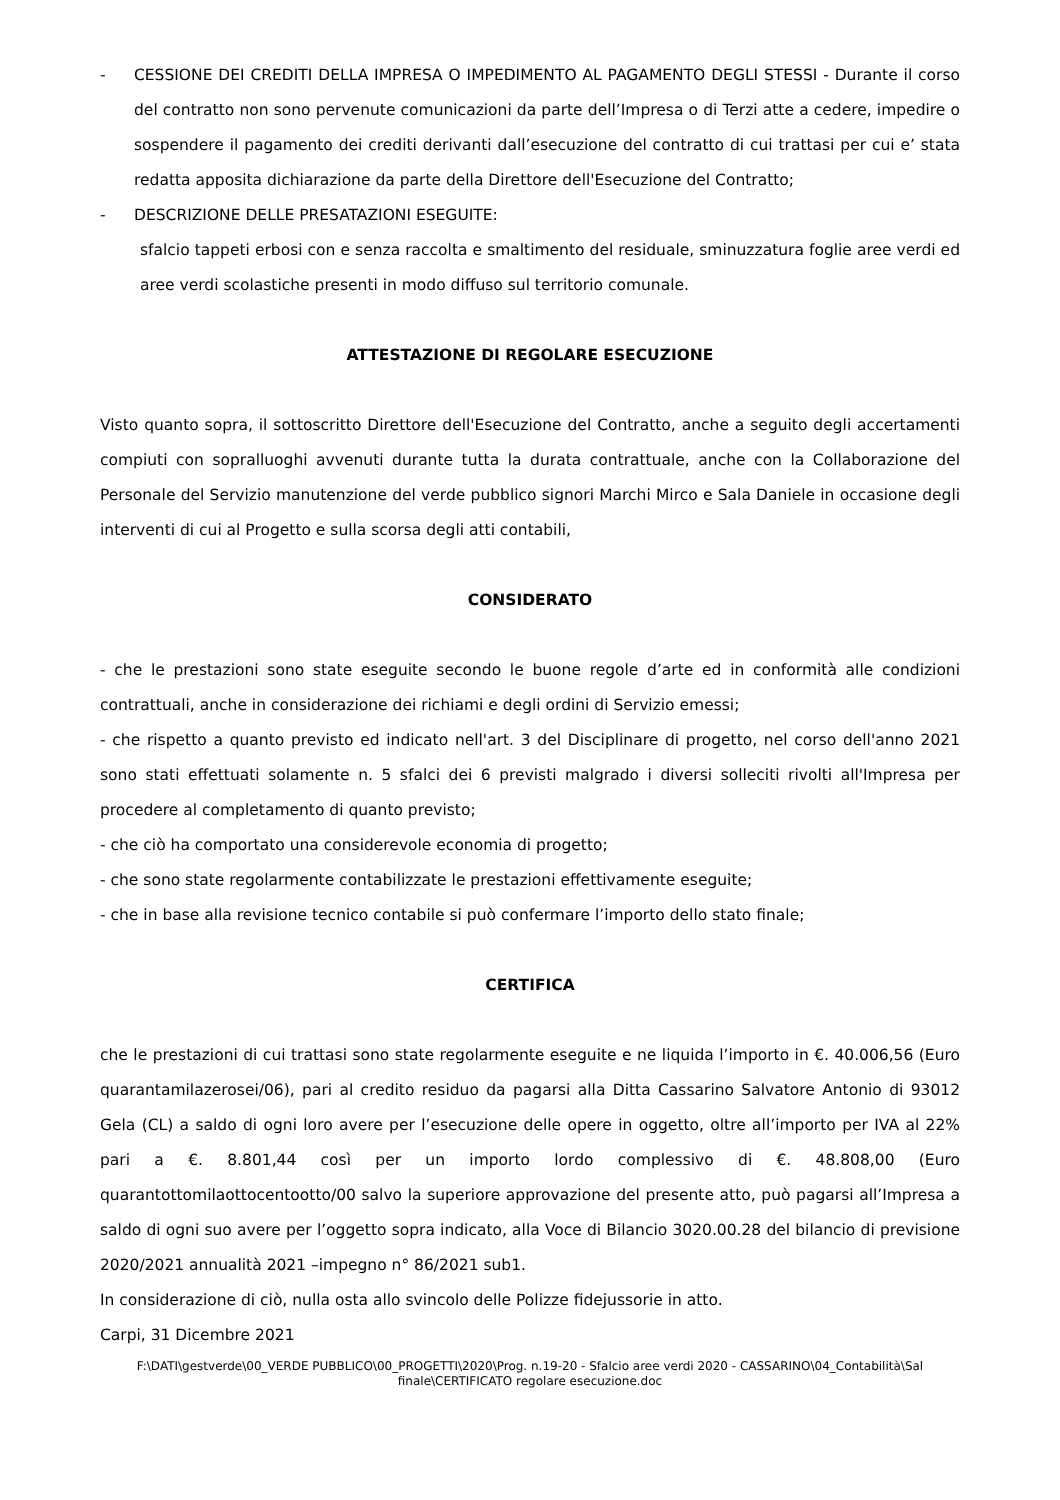- CESSIONE DEI CREDITI DELLA IMPRESA O IMPEDIMENTO AL PAGAMENTO DEGLI STESSI - Durante il corso del contratto non sono pervenute comunicazioni da parte dell’Impresa o di Terzi atte a cedere, impedire o sospendere il pagamento dei crediti derivanti dall’esecuzione del contratto di cui trattasi per cui e’ stata redatta apposita dichiarazione da parte della Direttore dell'Esecuzione del Contratto;
- DESCRIZIONE DELLE PRESATAZIONI ESEGUITE:
sfalcio tappeti erbosi con e senza raccolta e smaltimento del residuale, sminuzzatura foglie aree verdi ed aree verdi scolastiche presenti in modo diffuso sul territorio comunale.
ATTESTAZIONE DI REGOLARE ESECUZIONE
Visto quanto sopra, il sottoscritto Direttore dell'Esecuzione del Contratto, anche a seguito degli accertamenti compiuti con sopralluoghi avvenuti durante tutta la durata contrattuale, anche con la Collaborazione del Personale del Servizio manutenzione del verde pubblico signori Marchi Mirco e Sala Daniele in occasione degli interventi di cui al Progetto e sulla scorsa degli atti contabili,
CONSIDERATO
- che le prestazioni sono state eseguite secondo le buone regole d’arte ed in conformità alle condizioni contrattuali, anche in considerazione dei richiami e degli ordini di Servizio emessi;
- che rispetto a quanto previsto ed indicato nell'art. 3 del Disciplinare di progetto, nel corso dell'anno 2021 sono stati effettuati solamente n. 5 sfalci dei 6 previsti malgrado i diversi solleciti rivolti all'Impresa per procedere al completamento di quanto previsto;
- che ciò ha comportato una considerevole economia di progetto;
- che sono state regolarmente contabilizzate le prestazioni effettivamente eseguite;
- che in base alla revisione tecnico contabile si può confermare l’importo dello stato finale;
CERTIFICA
che le prestazioni di cui trattasi sono state regolarmente eseguite e ne liquida l’importo in €. 40.006,56 (Euro quarantamilazerosei/06), pari al credito residuo da pagarsi alla Ditta Cassarino Salvatore Antonio di 93012 Gela (CL) a saldo di ogni loro avere per l’esecuzione delle opere in oggetto, oltre all’importo per IVA al 22% pari a €. 8.801,44 così per un importo lordo complessivo di €. 48.808,00 (Euro quarantottomilaottocentootto/00 salvo la superiore approvazione del presente atto, può pagarsi all’Impresa a saldo di ogni suo avere per l’oggetto sopra indicato, alla Voce di Bilancio 3020.00.28 del bilancio di previsione 2020/2021 annualità 2021 –impegno n° 86/2021 sub1.
In considerazione di ciò, nulla osta allo svincolo delle Polizze fidejussorie in atto.
Carpi, 31 Dicembre 2021
F:\DATI\gestverde\00_VERDE PUBBLICO\00_PROGETTI\2020\Prog. n.19-20 - Sfalcio aree verdi 2020 - CASSARINO\04_Contabilità\Sal finale\CERTIFICATO regolare esecuzione.doc